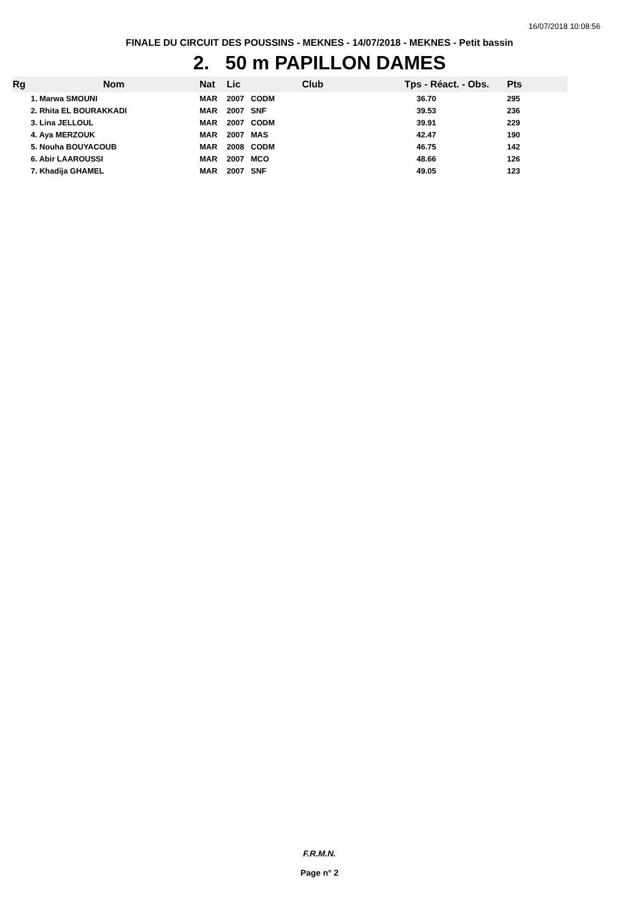16/07/2018 10:08:56
FINALE DU CIRCUIT DES POUSSINS - MEKNES - 14/07/2018 - MEKNES - Petit bassin
2. 50 m PAPILLON DAMES
| Rg | Nom | Nat | Lic | Club | Tps - Réact. - Obs. | Pts |
| --- | --- | --- | --- | --- | --- | --- |
| | 1. Marwa SMOUNI | MAR | 2007 | CODM | 36.70 | 295 |
| | 2. Rhita EL BOURAKKADI | MAR | 2007 | SNF | 39.53 | 236 |
| | 3. Lina JELLOUL | MAR | 2007 | CODM | 39.91 | 229 |
| | 4. Aya MERZOUK | MAR | 2007 | MAS | 42.47 | 190 |
| | 5. Nouha BOUYACOUB | MAR | 2008 | CODM | 46.75 | 142 |
| | 6. Abir LAAROUSSI | MAR | 2007 | MCO | 48.66 | 126 |
| | 7. Khadija GHAMEL | MAR | 2007 | SNF | 49.05 | 123 |
F.R.M.N.
Page n° 2